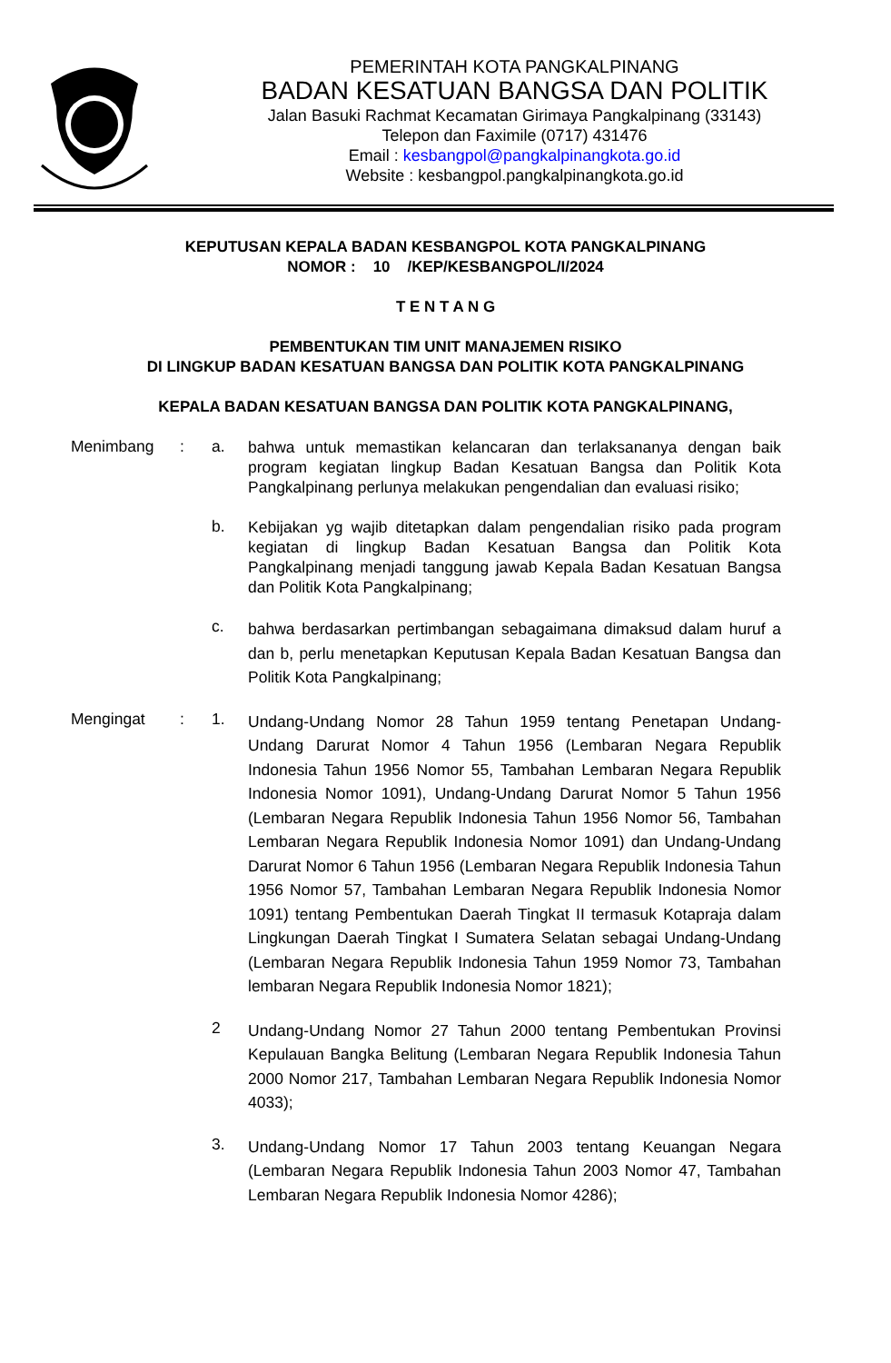PEMERINTAH KOTA PANGKALPINANG
BADAN KESATUAN BANGSA DAN POLITIK
Jalan Basuki Rachmat Kecamatan Girimaya Pangkalpinang (33143)
Telepon dan Faximile (0717) 431476
Email : kesbangpol@pangkalpinangkota.go.id
Website : kesbangpol.pangkalpinangkota.go.id
KEPUTUSAN KEPALA BADAN KESBANGPOL KOTA PANGKALPINANG
NOMOR : 10 /KEP/KESBANGPOL/I/2024
T E N T A N G
PEMBENTUKAN TIM UNIT MANAJEMEN RISIKO
DI LINGKUP BADAN KESATUAN BANGSA DAN POLITIK KOTA PANGKALPINANG
KEPALA BADAN KESATUAN BANGSA DAN POLITIK KOTA PANGKALPINANG,
| Menimbang | : | a. | bahwa untuk memastikan kelancaran dan terlaksananya dengan baik program kegiatan lingkup Badan Kesatuan Bangsa dan Politik Kota Pangkalpinang perlunya melakukan pengendalian dan evaluasi risiko; |
| | | b. | Kebijakan yg wajib ditetapkan dalam pengendalian risiko pada program kegiatan di lingkup Badan Kesatuan Bangsa dan Politik Kota Pangkalpinang menjadi tanggung jawab Kepala Badan Kesatuan Bangsa dan Politik Kota Pangkalpinang; |
| | | c. | bahwa berdasarkan pertimbangan sebagaimana dimaksud dalam huruf a dan b, perlu menetapkan Keputusan Kepala Badan Kesatuan Bangsa dan Politik Kota Pangkalpinang; |
| Mengingat | : | 1. | Undang-Undang Nomor 28 Tahun 1959 tentang Penetapan Undang-Undang Darurat Nomor 4 Tahun 1956 (Lembaran Negara Republik Indonesia Tahun 1956 Nomor 55, Tambahan Lembaran Negara Republik Indonesia Nomor 1091), Undang-Undang Darurat Nomor 5 Tahun 1956 (Lembaran Negara Republik Indonesia Tahun 1956 Nomor 56, Tambahan Lembaran Negara Republik Indonesia Nomor 1091) dan Undang-Undang Darurat Nomor 6 Tahun 1956 (Lembaran Negara Republik Indonesia Tahun 1956 Nomor 57, Tambahan Lembaran Negara Republik Indonesia Nomor 1091) tentang Pembentukan Daerah Tingkat II termasuk Kotapraja dalam Lingkungan Daerah Tingkat I Sumatera Selatan sebagai Undang-Undang (Lembaran Negara Republik Indonesia Tahun 1959 Nomor 73, Tambahan lembaran Negara Republik Indonesia Nomor 1821); |
| | | 2 | Undang-Undang Nomor 27 Tahun 2000 tentang Pembentukan Provinsi Kepulauan Bangka Belitung (Lembaran Negara Republik Indonesia Tahun 2000 Nomor 217, Tambahan Lembaran Negara Republik Indonesia Nomor 4033); |
| | | 3. | Undang-Undang Nomor 17 Tahun 2003 tentang Keuangan Negara (Lembaran Negara Republik Indonesia Tahun 2003 Nomor 47, Tambahan Lembaran Negara Republik Indonesia Nomor 4286); |